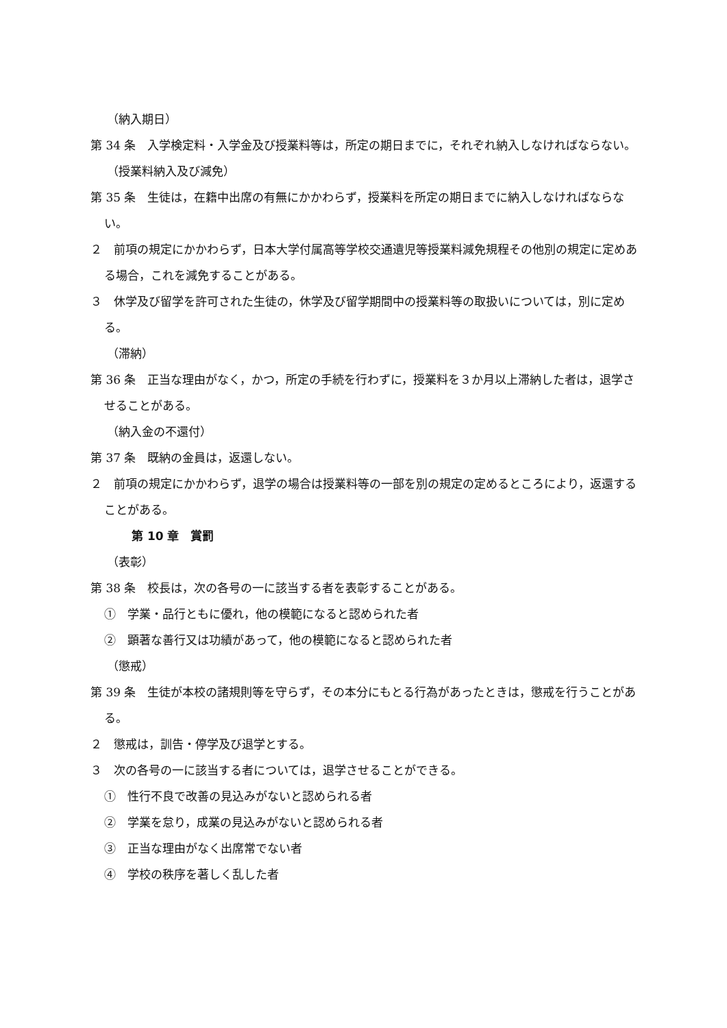（納入期日）
第 34 条　入学検定料・入学金及び授業料等は，所定の期日までに，それぞれ納入しなければならない。
（授業料納入及び減免）
第 35 条　生徒は，在籍中出席の有無にかかわらず，授業料を所定の期日までに納入しなければならない。
２　前項の規定にかかわらず，日本大学付属高等学校交通遺児等授業料減免規程その他別の規定に定めある場合，これを減免することがある。
３　休学及び留学を許可された生徒の，休学及び留学期間中の授業料等の取扱いについては，別に定める。
（滞納）
第 36 条　正当な理由がなく，かつ，所定の手続を行わずに，授業料を３か月以上滞納した者は，退学させることがある。
（納入金の不還付）
第 37 条　既納の金員は，返還しない。
２　前項の規定にかかわらず，退学の場合は授業料等の一部を別の規定の定めるところにより，返還することがある。
第 10 章　賞罰
（表彰）
第 38 条　校長は，次の各号の一に該当する者を表彰することがある。
①　学業・品行ともに優れ，他の模範になると認められた者
②　顕著な善行又は功績があって，他の模範になると認められた者
（懲戒）
第 39 条　生徒が本校の諸規則等を守らず，その本分にもとる行為があったときは，懲戒を行うことがある。
２　懲戒は，訓告・停学及び退学とする。
３　次の各号の一に該当する者については，退学させることができる。
①　性行不良で改善の見込みがないと認められる者
②　学業を怠り，成業の見込みがないと認められる者
③　正当な理由がなく出席常でない者
④　学校の秩序を著しく乱した者